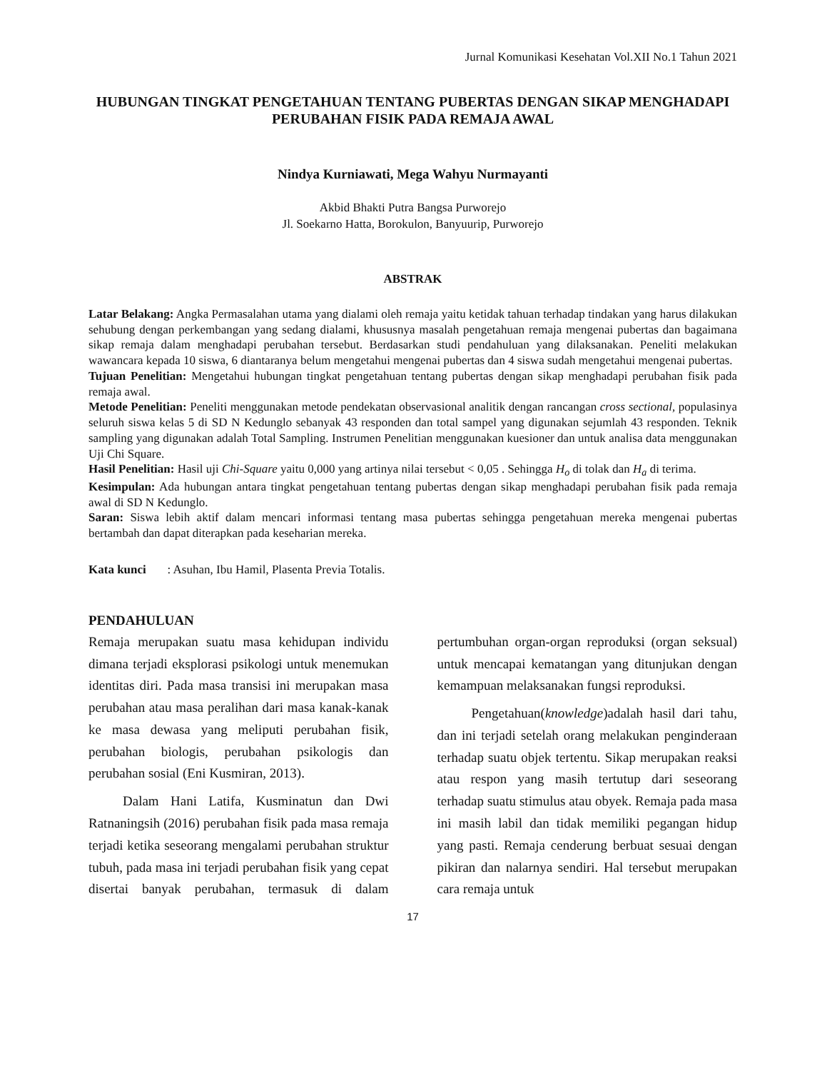Jurnal Komunikasi Kesehatan Vol.XII No.1 Tahun 2021
HUBUNGAN TINGKAT PENGETAHUAN TENTANG PUBERTAS DENGAN SIKAP MENGHADAPI PERUBAHAN FISIK PADA REMAJA AWAL
Nindya Kurniawati, Mega Wahyu Nurmayanti
Akbid Bhakti Putra Bangsa Purworejo
Jl. Soekarno Hatta, Borokulon, Banyuurip, Purworejo
ABSTRAK
Latar Belakang: Angka Permasalahan utama yang dialami oleh remaja yaitu ketidak tahuan terhadap tindakan yang harus dilakukan sehubung dengan perkembangan yang sedang dialami, khususnya masalah pengetahuan remaja mengenai pubertas dan bagaimana sikap remaja dalam menghadapi perubahan tersebut. Berdasarkan studi pendahuluan yang dilaksanakan. Peneliti melakukan wawancara kepada 10 siswa, 6 diantaranya belum mengetahui mengenai pubertas dan 4 siswa sudah mengetahui mengenai pubertas.
Tujuan Penelitian: Mengetahui hubungan tingkat pengetahuan tentang pubertas dengan sikap menghadapi perubahan fisik pada remaja awal.
Metode Penelitian: Peneliti menggunakan metode pendekatan observasional analitik dengan rancangan cross sectional, populasinya seluruh siswa kelas 5 di SD N Kedunglo sebanyak 43 responden dan total sampel yang digunakan sejumlah 43 responden. Teknik sampling yang digunakan adalah Total Sampling. Instrumen Penelitian menggunakan kuesioner dan untuk analisa data menggunakan Uji Chi Square.
Hasil Penelitian: Hasil uji Chi-Square yaitu 0,000 yang artinya nilai tersebut < 0,05 . Sehingga H<sub>o</sub> di tolak dan H<sub>a</sub> di terima.
Kesimpulan: Ada hubungan antara tingkat pengetahuan tentang pubertas dengan sikap menghadapi perubahan fisik pada remaja awal di SD N Kedunglo.
Saran: Siswa lebih aktif dalam mencari informasi tentang masa pubertas sehingga pengetahuan mereka mengenai pubertas bertambah dan dapat diterapkan pada keseharian mereka.
Kata kunci : Asuhan, Ibu Hamil, Plasenta Previa Totalis.
PENDAHULUAN
Remaja merupakan suatu masa kehidupan individu dimana terjadi eksplorasi psikologi untuk menemukan identitas diri. Pada masa transisi ini merupakan masa perubahan atau masa peralihan dari masa kanak-kanak ke masa dewasa yang meliputi perubahan fisik, perubahan biologis, perubahan psikologis dan perubahan sosial (Eni Kusmiran, 2013).
Dalam Hani Latifa, Kusminatun dan Dwi Ratnaningsih (2016) perubahan fisik pada masa remaja terjadi ketika seseorang mengalami perubahan struktur tubuh, pada masa ini terjadi perubahan fisik yang cepat disertai banyak perubahan, termasuk di dalam pertumbuhan organ-organ reproduksi (organ seksual) untuk mencapai kematangan yang ditunjukan dengan kemampuan melaksanakan fungsi reproduksi.
Pengetahuan(knowledge)adalah hasil dari tahu, dan ini terjadi setelah orang melakukan penginderaan terhadap suatu objek tertentu. Sikap merupakan reaksi atau respon yang masih tertutup dari seseorang terhadap suatu stimulus atau obyek. Remaja pada masa ini masih labil dan tidak memiliki pegangan hidup yang pasti. Remaja cenderung berbuat sesuai dengan pikiran dan nalarnya sendiri. Hal tersebut merupakan cara remaja untuk
17